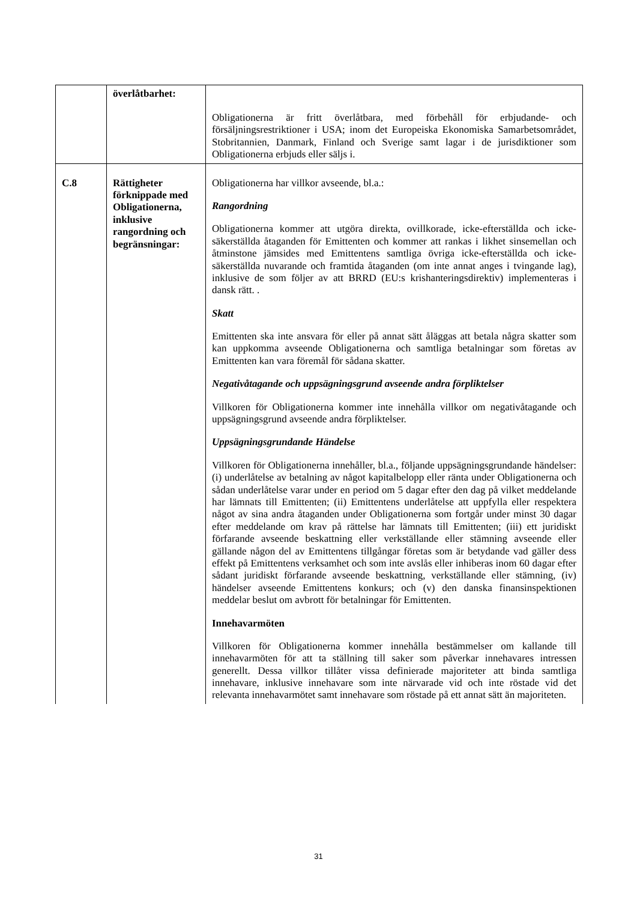| | överlåtbarhet: | Obligationerna är fritt överlåtbara, med förbehåll för erbjudande- och försäljningsrestriktioner i USA; inom det Europeiska Ekonomiska Samarbetsområdet, Stobritannien, Danmark, Finland och Sverige samt lagar i de jurisdiktioner som Obligationerna erbjuds eller säljs i. |
| C.8 | Rättigheter förknippade med Obligationerna, inklusive rangordning och begränsningar: | Obligationerna har villkor avseende, bl.a.: Rangordning Obligationerna kommer att utgöra direkta, ovillkorade, icke-efterställda och icke-säkerställda åtaganden för Emittenten och kommer att rankas i likhet sinsemellan och åtminstone jämsides med Emittentens samtliga övriga icke-efterställda och icke-säkerställda nuvarande och framtida åtaganden (om inte annat anges i tvingande lag), inklusive de som följer av att BRRD (EU:s krishanteringsdirektiv) implementeras i dansk rätt. . Skatt Emittenten ska inte ansvara för eller på annat sätt åläggas att betala några skatter som kan uppkomma avseende Obligationerna och samtliga betalningar som företas av Emittenten kan vara föremål för sådana skatter. Negativåtagande och uppsägningsgrund avseende andra förpliktelser Villkoren för Obligationerna kommer inte innehålla villkor om negativåtagande och uppsägningsgrund avseende andra förpliktelser. Uppsägningsgrundande Händelse Villkoren för Obligationerna innehåller, bl.a., följande uppsägningsgrundande händelser: (i) underlåtelse av betalning av något kapitalbelopp eller ränta under Obligationerna och sådan underlåtelse varar under en period om 5 dagar efter den dag på vilket meddelande har lämnats till Emittenten; (ii) Emittentens underlåtelse att uppfylla eller respektera något av sina andra åtaganden under Obligationerna som fortgår under minst 30 dagar efter meddelande om krav på rättelse har lämnats till Emittenten; (iii) ett juridiskt förfarande avseende beskattning eller verkställande eller stämning avseende eller gällande någon del av Emittentens tillgångar företas som är betydande vad gäller dess effekt på Emittentens verksamhet och som inte avslås eller inhiberas inom 60 dagar efter sådant juridiskt förfarande avseende beskattning, verkställande eller stämning, (iv) händelser avseende Emittentens konkurs; och (v) den danska finansinspektionen meddelar beslut om avbrott för betalningar för Emittenten. Innehavarmöten Villkoren för Obligationerna kommer innehålla bestämmelser om kallande till innehavarmöten för att ta ställning till saker som påverkar innehavares intressen generellt. Dessa villkor tillåter vissa definierade majoriteter att binda samtliga innehavare, inklusive innehavare som inte närvarade vid och inte röstade vid det relevanta innehavarmötet samt innehavare som röstade på ett annat sätt än majoriteten. |
31